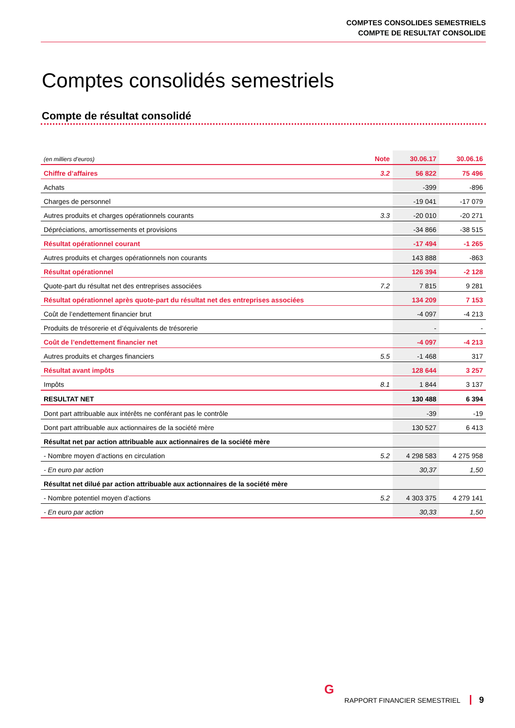COMPTES CONSOLIDES SEMESTRIELS
COMPTE DE RESULTAT CONSOLIDE
Comptes consolidés semestriels
Compte de résultat consolidé
| (en milliers d’euros) | Note | 30.06.17 | 30.06.16 |
| --- | --- | --- | --- |
| Chiffre d’affaires | 3.2 | 56 822 | 75 496 |
| Achats | | -399 | -896 |
| Charges de personnel | | -19 041 | -17 079 |
| Autres produits et charges opérationnels courants | 3.3 | -20 010 | -20 271 |
| Dépréciations, amortissements et provisions | | -34 866 | -38 515 |
| Résultat opérationnel courant | | -17 494 | -1 265 |
| Autres produits et charges opérationnels non courants | | 143 888 | -863 |
| Résultat opérationnel | | 126 394 | -2 128 |
| Quote-part du résultat net des entreprises associées | 7.2 | 7 815 | 9 281 |
| Résultat opérationnel après quote-part du résultat net des entreprises associées | | 134 209 | 7 153 |
| Coût de l’endettement financier brut | | -4 097 | -4 213 |
| Produits de trésorerie et d’équivalents de trésorerie | | - | - |
| Coût de l’endettement financier net | | -4 097 | -4 213 |
| Autres produits et charges financiers | 5.5 | -1 468 | 317 |
| Résultat avant impôts | | 128 644 | 3 257 |
| Impôts | 8.1 | 1 844 | 3 137 |
| RESULTAT NET | | 130 488 | 6 394 |
| Dont part attribuable aux intérêts ne conférant pas le contrôle | | -39 | -19 |
| Dont part attribuable aux actionnaires de la société mère | | 130 527 | 6 413 |
| Résultat net par action attribuable aux actionnaires de la société mère | | | |
| - Nombre moyen d’actions en circulation | 5.2 | 4 298 583 | 4 275 958 |
| - En euro par action | | 30,37 | 1,50 |
| Résultat net dilué par action attribuable aux actionnaires de la société mère | | | |
| - Nombre potentiel moyen d’actions | 5.2 | 4 303 375 | 4 279 141 |
| - En euro par action | | 30,33 | 1,50 |
G
RAPPORT FINANCIER SEMESTRIEL 9